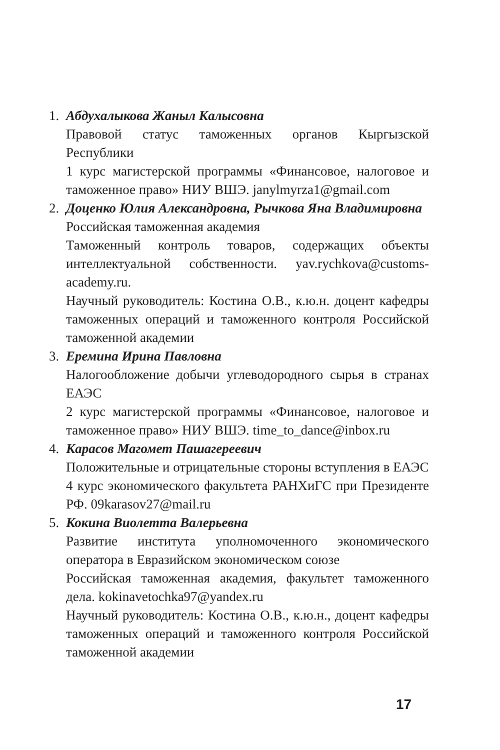1. Абдухалыкова Жаныл Калысовна
Правовой статус таможенных органов Кыргызской Республики
1 курс магистерской программы «Финансовое, налоговое и таможенное право» НИУ ВШЭ. janylmyrza1@gmail.com
2. Доценко Юлия Александровна, Рычкова Яна Владимировна
Российская таможенная академия
Таможенный контроль товаров, содержащих объекты интеллектуальной собственности. yav.rychkova@customs-academy.ru.
Научный руководитель: Костина О.В., к.ю.н. доцент кафедры таможенных операций и таможенного контроля Российской таможенной академии
3. Еремина Ирина Павловна
Налогообложение добычи углеводородного сырья в странах ЕАЭС
2 курс магистерской программы «Финансовое, налоговое и таможенное право» НИУ ВШЭ. time_to_dance@inbox.ru
4. Карасов Магомет Пашагереевич
Положительные и отрицательные стороны вступления в ЕАЭС
4 курс экономического факультета РАНХиГС при Президенте РФ. 09karasov27@mail.ru
5. Кокина Виолетта Валерьевна
Развитие института уполномоченного экономического оператора в Евразийском экономическом союзе
Российская таможенная академия, факультет таможенного дела. kokinavetochka97@yandex.ru
Научный руководитель: Костина О.В., к.ю.н., доцент кафедры таможенных операций и таможенного контроля Российской таможенной академии
17